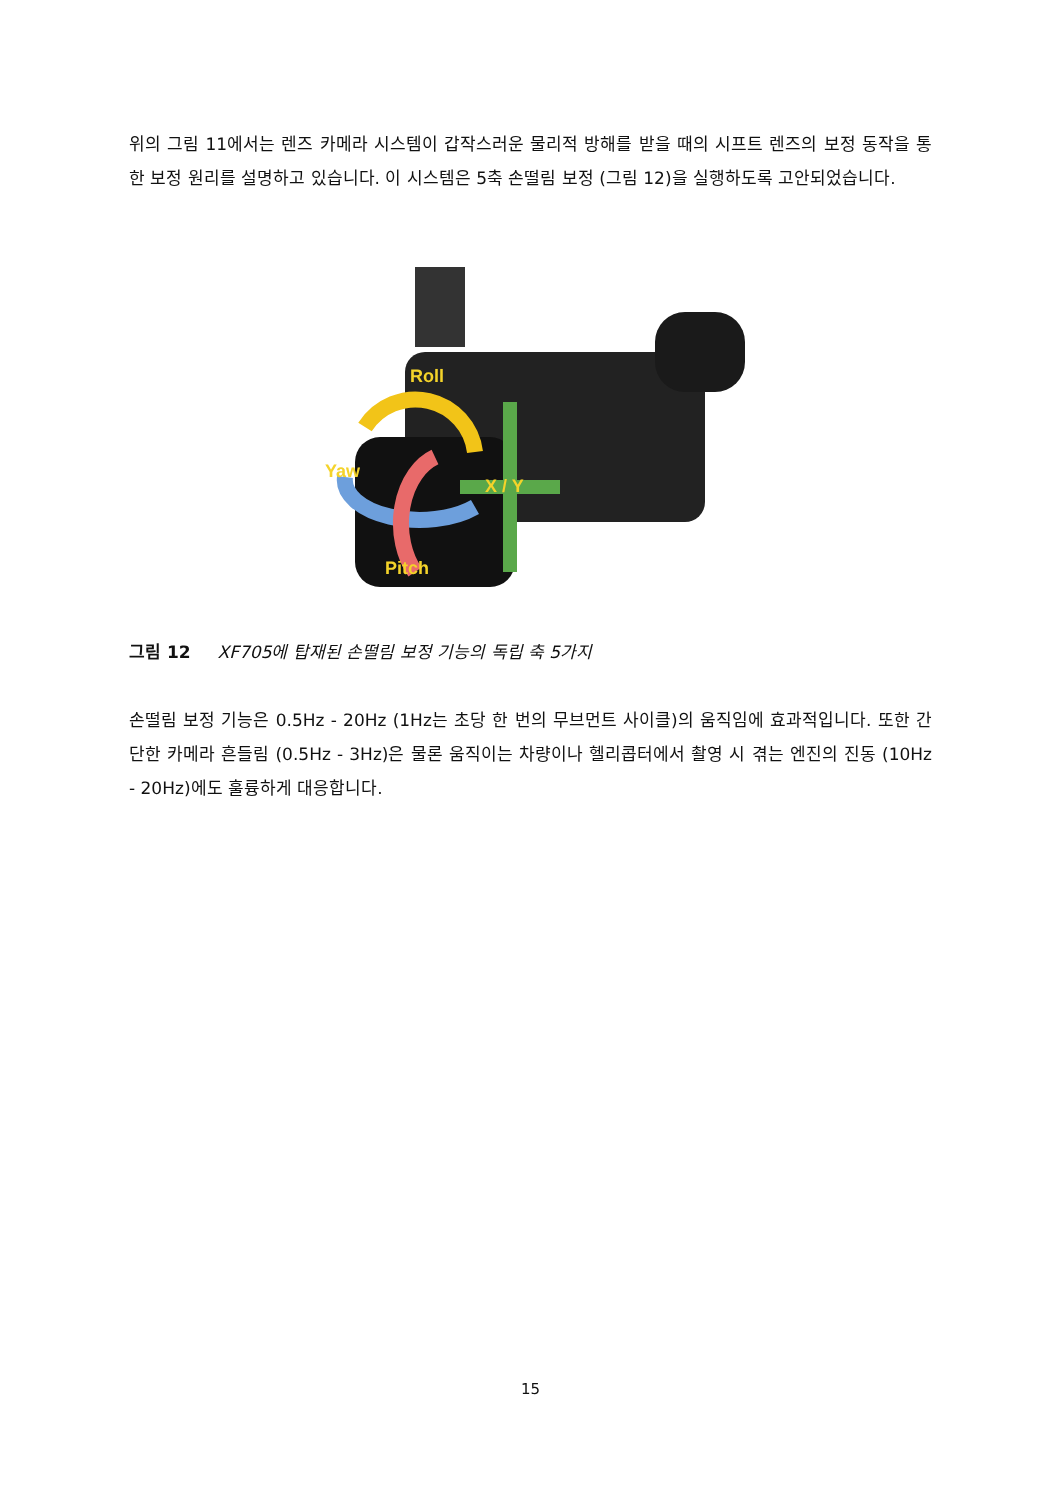위의 그림 11에서는 렌즈 카메라 시스템이 갑작스러운 물리적 방해를 받을 때의 시프트 렌즈의 보정 동작을 통한 보정 원리를 설명하고 있습니다. 이 시스템은 5축 손떨림 보정 (그림 12)을 실행하도록 고안되었습니다.
Roll
Yaw
X / Y
Pitch
그림 12 XF705에 탑재된 손떨림 보정 기능의 독립 축 5가지
손떨림 보정 기능은 0.5Hz - 20Hz (1Hz는 초당 한 번의 무브먼트 사이클)의 움직임에 효과적입니다. 또한 간단한 카메라 흔들림 (0.5Hz - 3Hz)은 물론 움직이는 차량이나 헬리콥터에서 촬영 시 겪는 엔진의 진동 (10Hz - 20Hz)에도 훌륭하게 대응합니다.
15